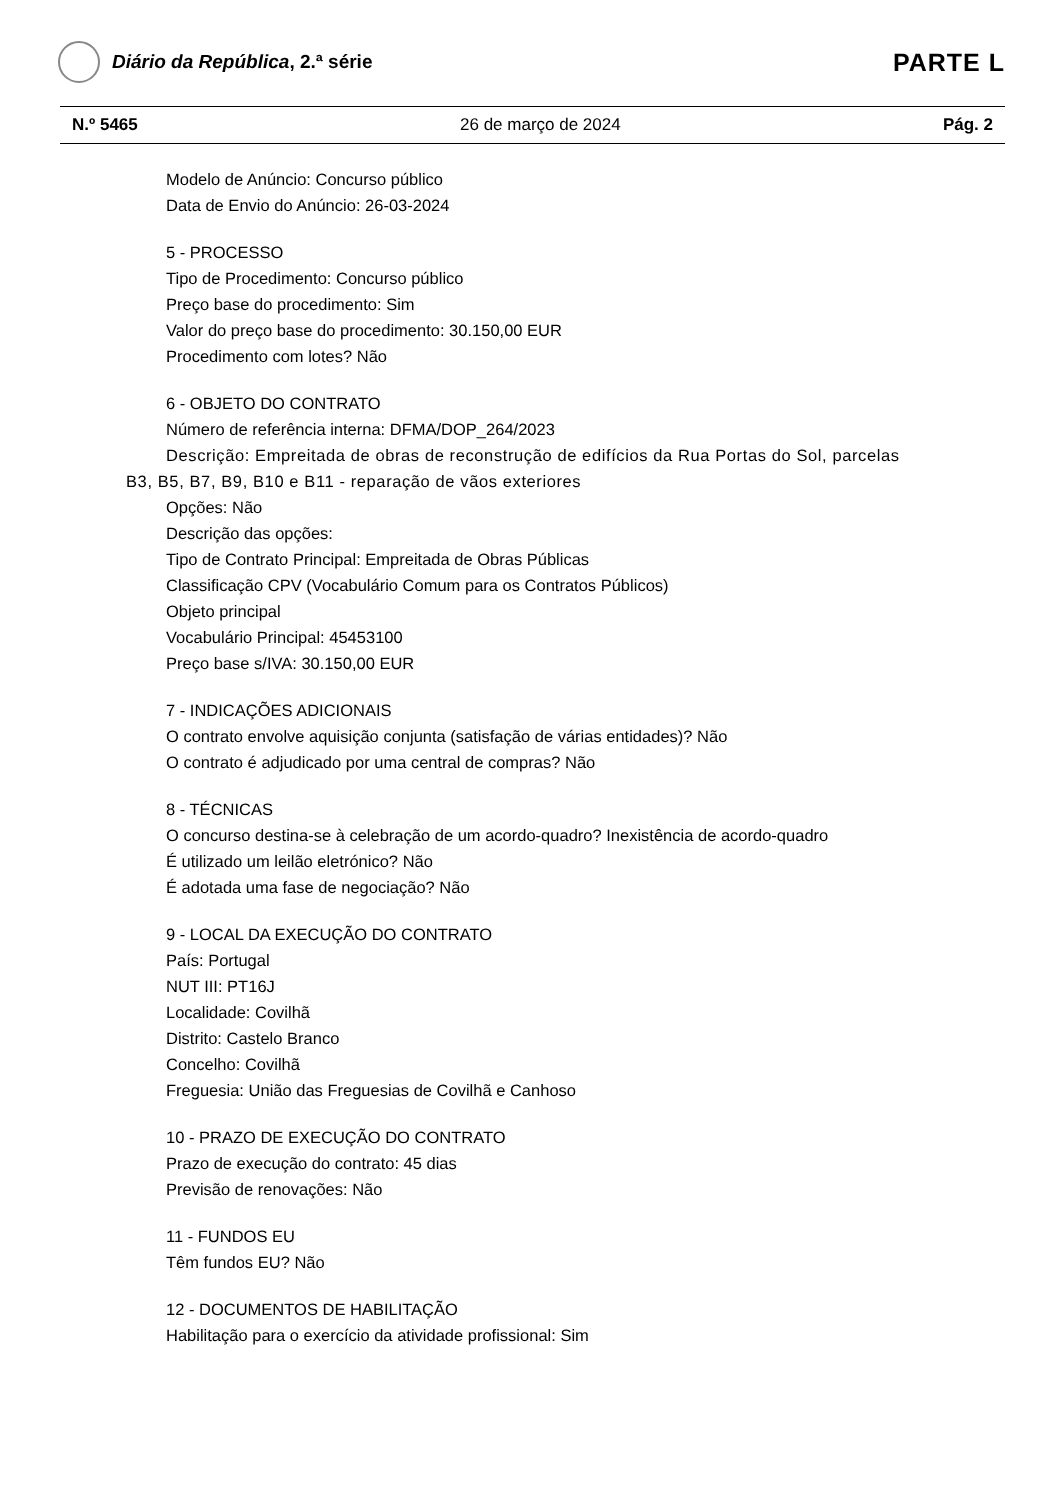Diário da República, 2.ª série
PARTE L
N.º 5465 26 de março de 2024 Pág. 2
Modelo de Anúncio: Concurso público
Data de Envio do Anúncio: 26-03-2024
5 - PROCESSO
Tipo de Procedimento: Concurso público
Preço base do procedimento: Sim
Valor do preço base do procedimento: 30.150,00 EUR
Procedimento com lotes? Não
6 - OBJETO DO CONTRATO
Número de referência interna: DFMA/DOP_264/2023
Descrição: Empreitada de obras de reconstrução de edifícios da Rua Portas do Sol, parcelas B3, B5, B7, B9, B10 e B11 - reparação de vãos exteriores
Opções: Não
Descrição das opções:
Tipo de Contrato Principal: Empreitada de Obras Públicas
Classificação CPV (Vocabulário Comum para os Contratos Públicos)
Objeto principal
Vocabulário Principal: 45453100
Preço base s/IVA: 30.150,00 EUR
7 - INDICAÇÕES ADICIONAIS
O contrato envolve aquisição conjunta (satisfação de várias entidades)? Não
O contrato é adjudicado por uma central de compras? Não
8 - TÉCNICAS
O concurso destina-se à celebração de um acordo-quadro? Inexistência de acordo-quadro
É utilizado um leilão eletrónico? Não
É adotada uma fase de negociação? Não
9 - LOCAL DA EXECUÇÃO DO CONTRATO
País: Portugal
NUT III: PT16J
Localidade: Covilhã
Distrito: Castelo Branco
Concelho: Covilhã
Freguesia: União das Freguesias de Covilhã e Canhoso
10 - PRAZO DE EXECUÇÃO DO CONTRATO
Prazo de execução do contrato: 45 dias
Previsão de renovações: Não
11 - FUNDOS EU
Têm fundos EU? Não
12 - DOCUMENTOS DE HABILITAÇÃO
Habilitação para o exercício da atividade profissional: Sim